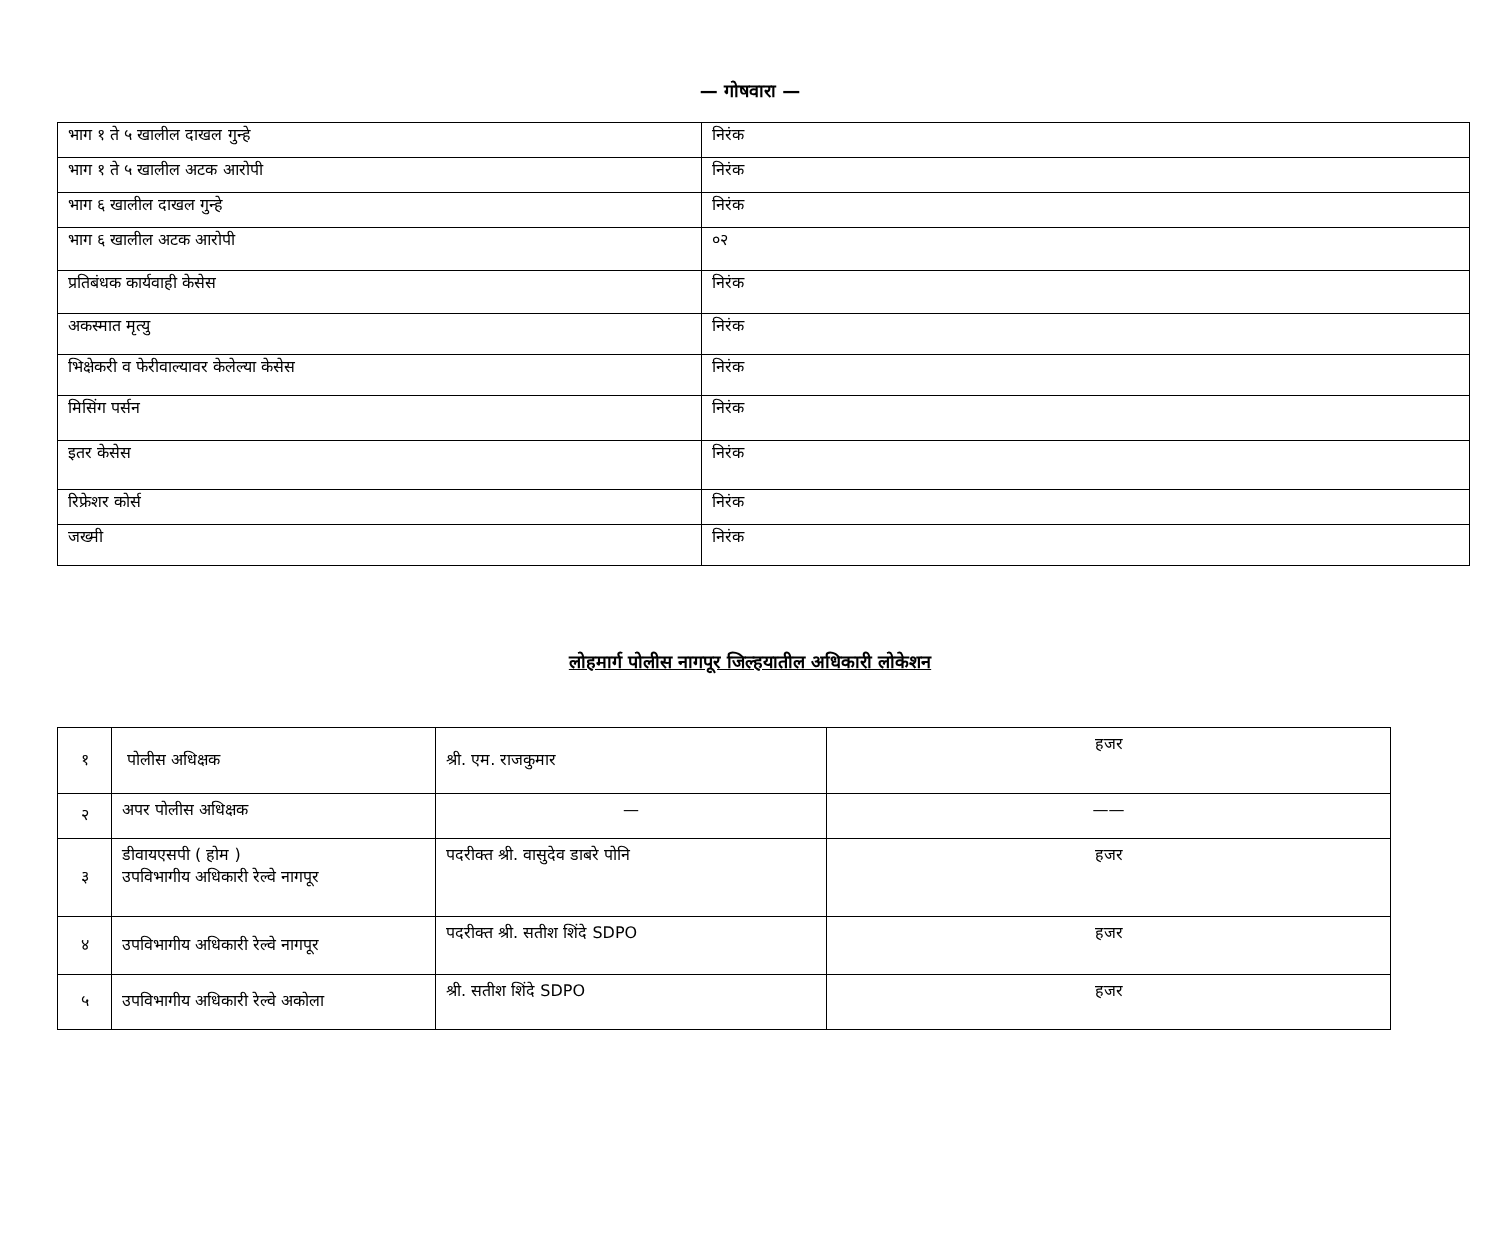— गोषवारा —
| भाग १ ते ५ खालील दाखल गुन्हे | निरंक |
| भाग १ ते ५ खालील अटक आरोपी | निरंक |
| भाग ६ खालील दाखल गुन्हे | निरंक |
| भाग ६ खालील अटक आरोपी | ०२ |
| प्रतिबंधक कार्यवाही केसेस | निरंक |
| अकस्मात मृत्यु | निरंक |
| भिक्षेकरी व फेरीवाल्यावर केलेल्या केसेस | निरंक |
| मिसिंग पर्सन | निरंक |
| इतर केसेस | निरंक |
| रिफ्रेशर कोर्स | निरंक |
| जख्मी | निरंक |
लोहमार्ग पोलीस नागपूर जिल्हयातील अधिकारी लोकेशन
| १ | पोलीस अधिक्षक | श्री. एम. राजकुमार | हजर |
| २ | अपर पोलीस अधिक्षक | — | —— |
| ३ | डीवायएसपी ( होम ) उपविभागीय अधिकारी रेल्वे नागपूर | पदरीक्त श्री. वासुदेव डाबरे पोनि | हजर |
| ४ | उपविभागीय अधिकारी रेल्वे नागपूर | पदरीक्त श्री. सतीश शिंदे SDPO | हजर |
| ५ | उपविभागीय अधिकारी रेल्वे अकोला | श्री. सतीश शिंदे SDPO | हजर |